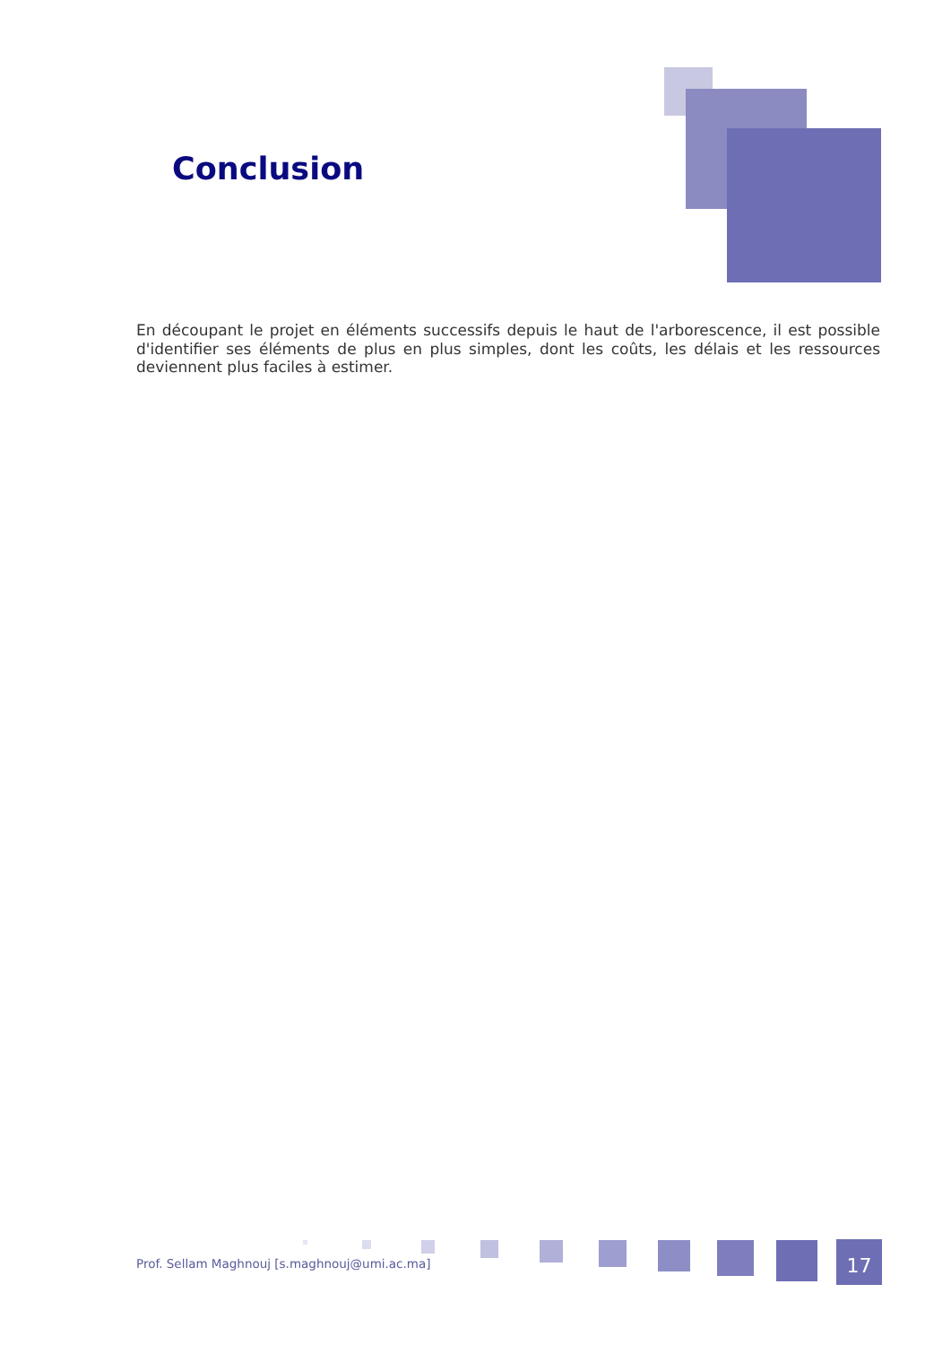Conclusion
En découpant le projet en éléments successifs depuis le haut de l'arborescence, il est possible d'identifier ses éléments de plus en plus simples, dont les coûts, les délais et les ressources deviennent plus faciles à estimer.
Prof. Sellam Maghnouj [s.maghnouj@umi.ac.ma]
17